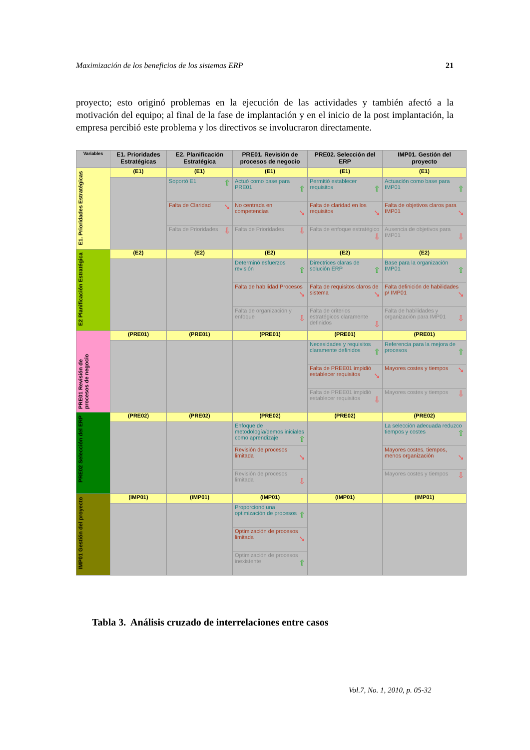Maximización de los beneficios de los sistemas ERP 21
proyecto; esto originó problemas en la ejecución de las actividades y también afectó a la motivación del equipo; al final de la fase de implantación y en el inicio de la post implantación, la empresa percibió este problema y los directivos se involucraron directamente.
| Variables | E1. Prioridades Estratégicas | E2. Planificación Estratégica | PRE01. Revisión de procesos de negocio | PRE02. Selección del ERP | IMP01. Gestión del proyecto |
| --- | --- | --- | --- | --- | --- |
| E1. Prioridades Estratégicas | (E1) | (E1) | (E1) | (E1) | (E1) |
| | | Soportó E1 ⇧ | Actuó como base para PRE01 ⇧ | Permitió establecer requisitos ⇧ | Actuación como base para IMP01 ⇧ |
| | | Falta de Claridad ➘ | No centrada en competencias ➘ | Falta de claridad en los requisitos ➘ | Falta de objetivos claros para IMP01 ➘ |
| | | Falta de Prioridades ⇩ | Falta de Prioridades ⇩ | Falta de enfoque estratégico ⇩ | Ausencia de objetivos para IMP01 ⇩ |
| E2 Planificación Estratégica | (E2) | (E2) | (E2) | (E2) | (E2) |
| | | | Determinó esfuerzos revisión ⇧ | Directrices claras de solución ERP ⇧ | Base para la organización IMP01 ⇧ |
| | | | Falta de habilidad Procesos ➘ | Falta de requisitos claros de sistema ➘ | Falta definición de habilidades p/ IMP01 ➘ |
| | | | Falta de organización y enfoque ⇩ | Falta de criterios estratégicos claramente definidos ⇩ | Falta de habilidades y organización para IMP01 ⇩ |
| PRE01 Revisión de procesos de negocio | (PRE01) | (PRE01) | (PRE01) | (PRE01) | (PRE01) |
| | | | | Necesidades y requisitos claramente definidos ⇧ | Referencia para la mejora de procesos ⇧ |
| | | | | Falta de PREE01 impidió establecer requisitos ➘ | Mayores costes y tiempos ➘ |
| | | | | Falta de PREE01 impidió establecer requisitos ⇩ | Mayores costes y tiempos ⇩ |
| PRE02 Selección del ERP | (PRE02) | (PRE02) | (PRE02) | (PRE02) | (PRE02) |
| | | | Enfoque de metodología/demos iniciales como aprendizaje ⇧ | | La selección adecuada reduzco tiempos y costes ⇧ |
| | | | Revisión de procesos limitada ➘ | | Mayores costes, tiempos, menos organización ➘ |
| | | | Revisión de procesos limitada ⇩ | | Mayores costes y tiempos ⇩ |
| IMP01 Gestión del proyecto | (IMP01) | (IMP01) | (IMP01) | (IMP01) | (IMP01) |
| | | | Proporcionó una optimización de procesos ⇧ | | |
| | | | Optimización de procesos limitada ➘ | | |
| | | | Optimización de procesos inexistente ⇧ | | |
Tabla 3. Análisis cruzado de interrelaciones entre casos
Vol.7, No. 1, 2010, p. 05-32